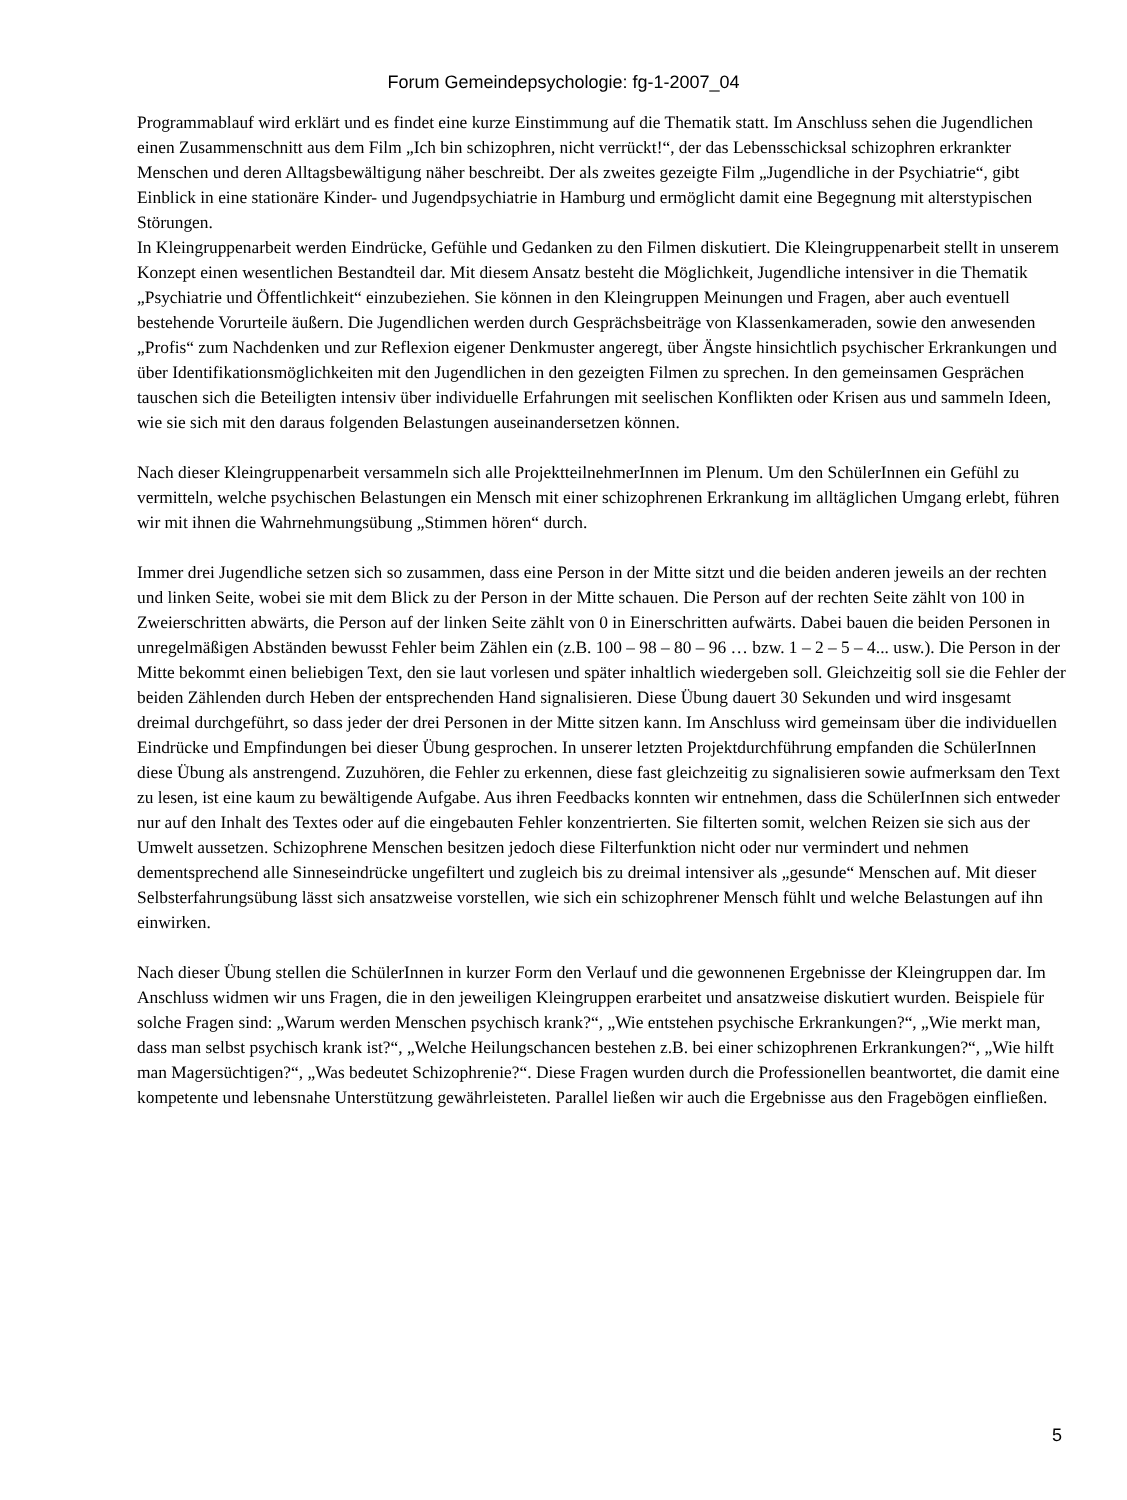Forum Gemeindepsychologie: fg-1-2007_04
Programmablauf wird erklärt und es findet eine kurze Einstimmung auf die Thematik statt. Im Anschluss sehen die Jugendlichen einen Zusammenschnitt aus dem Film „Ich bin schizophren, nicht verrückt!“, der das Lebensschicksal schizophren erkrankter Menschen und deren Alltagsbewältigung näher beschreibt. Der als zweites gezeigte Film „Jugendliche in der Psychiatrie“, gibt Einblick in eine stationäre Kinder- und Jugendpsychiatrie in Hamburg und ermöglicht damit eine Begegnung mit alterstypischen Störungen.
In Kleingruppenarbeit werden Eindrücke, Gefühle und Gedanken zu den Filmen diskutiert. Die Kleingruppenarbeit stellt in unserem Konzept einen wesentlichen Bestandteil dar. Mit diesem Ansatz besteht die Möglichkeit, Jugendliche intensiver in die Thematik „Psychiatrie und Öffentlichkeit“ einzubeziehen. Sie können in den Kleingruppen Meinungen und Fragen, aber auch eventuell bestehende Vorurteile äußern. Die Jugendlichen werden durch Gesprächsbeiträge von Klassenkameraden, sowie den anwesenden „Profis“ zum Nachdenken und zur Reflexion eigener Denkmuster angeregt, über Ängste hinsichtlich psychischer Erkrankungen und über Identifikationsmöglichkeiten mit den Jugendlichen in den gezeigten Filmen zu sprechen. In den gemeinsamen Gesprächen tauschen sich die Beteiligten intensiv über individuelle Erfahrungen mit seelischen Konflikten oder Krisen aus und sammeln Ideen, wie sie sich mit den daraus folgenden Belastungen auseinandersetzen können.
Nach dieser Kleingruppenarbeit versammeln sich alle ProjektteilnehmerInnen im Plenum. Um den SchülerInnen ein Gefühl zu vermitteln, welche psychischen Belastungen ein Mensch mit einer schizophrenen Erkrankung im alltäglichen Umgang erlebt, führen wir mit ihnen die Wahrnehmungsübung „Stimmen hören“ durch.
Immer drei Jugendliche setzen sich so zusammen, dass eine Person in der Mitte sitzt und die beiden anderen jeweils an der rechten und linken Seite, wobei sie mit dem Blick zu der Person in der Mitte schauen. Die Person auf der rechten Seite zählt von 100 in Zweierschritten abwärts, die Person auf der linken Seite zählt von 0 in Einerschritten aufwärts. Dabei bauen die beiden Personen in unregelmäßigen Abständen bewusst Fehler beim Zählen ein (z.B. 100 – 98 – 80 – 96 … bzw. 1 – 2 – 5 – 4... usw.). Die Person in der Mitte bekommt einen beliebigen Text, den sie laut vorlesen und später inhaltlich wiedergeben soll. Gleichzeitig soll sie die Fehler der beiden Zählenden durch Heben der entsprechenden Hand signalisieren. Diese Übung dauert 30 Sekunden und wird insgesamt dreimal durchgeführt, so dass jeder der drei Personen in der Mitte sitzen kann. Im Anschluss wird gemeinsam über die individuellen Eindrücke und Empfindungen bei dieser Übung gesprochen. In unserer letzten Projektdurchführung empfanden die SchülerInnen diese Übung als anstrengend. Zuzuhören, die Fehler zu erkennen, diese fast gleichzeitig zu signalisieren sowie aufmerksam den Text zu lesen, ist eine kaum zu bewältigende Aufgabe. Aus ihren Feedbacks konnten wir entnehmen, dass die SchülerInnen sich entweder nur auf den Inhalt des Textes oder auf die eingebauten Fehler konzentrierten. Sie filterten somit, welchen Reizen sie sich aus der Umwelt aussetzen. Schizophrene Menschen besitzen jedoch diese Filterfunktion nicht oder nur vermindert und nehmen dementsprechend alle Sinneseindrücke ungefiltert und zugleich bis zu dreimal intensiver als „gesunde“ Menschen auf. Mit dieser Selbsterfahrungsübung lässt sich ansatzweise vorstellen, wie sich ein schizophrener Mensch fühlt und welche Belastungen auf ihn einwirken.
Nach dieser Übung stellen die SchülerInnen in kurzer Form den Verlauf und die gewonnenen Ergebnisse der Kleingruppen dar. Im Anschluss widmen wir uns Fragen, die in den jeweiligen Kleingruppen erarbeitet und ansatzweise diskutiert wurden. Beispiele für solche Fragen sind: „Warum werden Menschen psychisch krank?“, „Wie entstehen psychische Erkrankungen?“, „Wie merkt man, dass man selbst psychisch krank ist?“, „Welche Heilungschancen bestehen z.B. bei einer schizophrenen Erkrankungen?“, „Wie hilft man Magersüchtigen?“, „Was bedeutet Schizophrenie?“. Diese Fragen wurden durch die Professionellen beantwortet, die damit eine kompetente und lebensnahe Unterstützung gewährleisteten. Parallel ließen wir auch die Ergebnisse aus den Fragebögen einfließen.
5